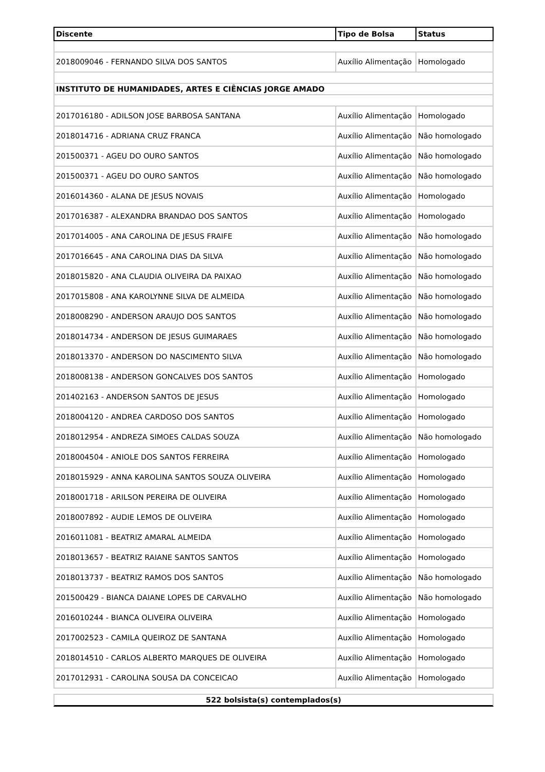| Discente | Tipo de Bolsa | Status |
| --- | --- | --- |
| 2018009046 - FERNANDO SILVA DOS SANTOS | Auxílio Alimentação | Homologado |
| INSTITUTO DE HUMANIDADES, ARTES E CIÊNCIAS JORGE AMADO | | |
| 2017016180 - ADILSON JOSE BARBOSA SANTANA | Auxílio Alimentação | Homologado |
| 2018014716 - ADRIANA CRUZ FRANCA | Auxílio Alimentação | Não homologado |
| 201500371 - AGEU DO OURO SANTOS | Auxílio Alimentação | Não homologado |
| 201500371 - AGEU DO OURO SANTOS | Auxílio Alimentação | Não homologado |
| 2016014360 - ALANA DE JESUS NOVAIS | Auxílio Alimentação | Homologado |
| 2017016387 - ALEXANDRA BRANDAO DOS SANTOS | Auxílio Alimentação | Homologado |
| 2017014005 - ANA CAROLINA DE JESUS FRAIFE | Auxílio Alimentação | Não homologado |
| 2017016645 - ANA CAROLINA DIAS DA SILVA | Auxílio Alimentação | Não homologado |
| 2018015820 - ANA CLAUDIA OLIVEIRA DA PAIXAO | Auxílio Alimentação | Não homologado |
| 2017015808 - ANA KAROLYNNE SILVA DE ALMEIDA | Auxílio Alimentação | Não homologado |
| 2018008290 - ANDERSON ARAUJO DOS SANTOS | Auxílio Alimentação | Não homologado |
| 2018014734 - ANDERSON DE JESUS GUIMARAES | Auxílio Alimentação | Não homologado |
| 2018013370 - ANDERSON DO NASCIMENTO SILVA | Auxílio Alimentação | Não homologado |
| 2018008138 - ANDERSON GONCALVES DOS SANTOS | Auxílio Alimentação | Homologado |
| 201402163 - ANDERSON SANTOS DE JESUS | Auxílio Alimentação | Homologado |
| 2018004120 - ANDREA CARDOSO DOS SANTOS | Auxílio Alimentação | Homologado |
| 2018012954 - ANDREZA SIMOES CALDAS SOUZA | Auxílio Alimentação | Não homologado |
| 2018004504 - ANIOLE DOS SANTOS FERREIRA | Auxílio Alimentação | Homologado |
| 2018015929 - ANNA KAROLINA SANTOS SOUZA OLIVEIRA | Auxílio Alimentação | Homologado |
| 2018001718 - ARILSON PEREIRA DE OLIVEIRA | Auxílio Alimentação | Homologado |
| 2018007892 - AUDIE LEMOS DE OLIVEIRA | Auxílio Alimentação | Homologado |
| 2016011081 - BEATRIZ AMARAL ALMEIDA | Auxílio Alimentação | Homologado |
| 2018013657 - BEATRIZ RAIANE SANTOS SANTOS | Auxílio Alimentação | Homologado |
| 2018013737 - BEATRIZ RAMOS DOS SANTOS | Auxílio Alimentação | Não homologado |
| 201500429 - BIANCA DAIANE LOPES DE CARVALHO | Auxílio Alimentação | Não homologado |
| 2016010244 - BIANCA OLIVEIRA OLIVEIRA | Auxílio Alimentação | Homologado |
| 2017002523 - CAMILA QUEIROZ DE SANTANA | Auxílio Alimentação | Homologado |
| 2018014510 - CARLOS ALBERTO MARQUES DE OLIVEIRA | Auxílio Alimentação | Homologado |
| 2017012931 - CAROLINA SOUSA DA CONCEICAO | Auxílio Alimentação | Homologado |
522 bolsista(s) contemplados(s)